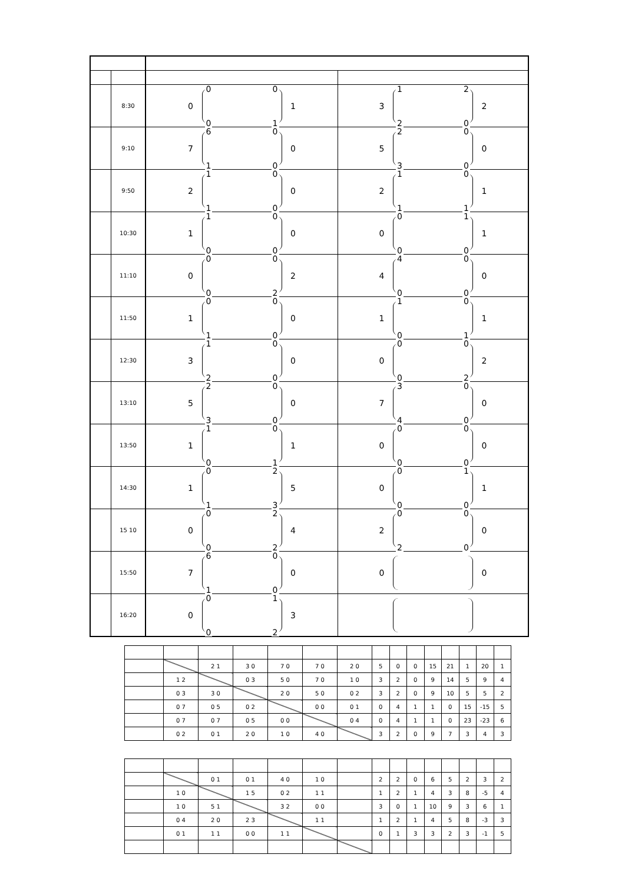| | 8:30 | 0 0 0 0 1 1 | 3 1 2 2 0 2 |
| | 9:10 | 7 6 0 1 0 0 | 5 2 0 3 0 0 |
| | 9:50 | 2 1 0 1 0 0 | 2 1 0 1 1 1 |
| | 10:30 | 1 1 0 0 0 0 | 0 0 1 0 0 1 |
| | 11:10 | 0 0 0 0 2 2 | 4 4 0 0 0 0 |
| | 11:50 | 1 0 0 1 0 0 | 1 1 0 0 1 1 |
| | 12:30 | 3 1 0 2 0 0 | 0 0 0 0 2 2 |
| | 13:10 | 5 2 0 3 0 0 | 7 3 0 4 0 0 |
| | 13:50 | 1 1 0 0 1 1 | 0 0 0 0 0 0 |
| | 14:30 | 1 0 2 1 3 5 | 0 0 1 0 0 1 |
| | 15 10 | 0 0 2 0 2 4 | 2 0 0 2 0 0 |
| | 15:50 | 7 6 0 1 0 0 | 0 0 |
| | 16:20 | 0 0 1 0 2 3 | |
| | | 2 1 | 3 0 | 7 0 | 7 0 | 2 0 | 5 | 0 | 0 | 15 | 21 | 1 | 20 | 1 |
| | 1 2 | | 0 3 | 5 0 | 7 0 | 1 0 | 3 | 2 | 0 | 9 | 14 | 5 | 9 | 4 |
| | 0 3 | 3 0 | | 2 0 | 5 0 | 0 2 | 3 | 2 | 0 | 9 | 10 | 5 | 5 | 2 |
| | 0 7 | 0 5 | 0 2 | | 0 0 | 0 1 | 0 | 4 | 1 | 1 | 0 | 15 | -15 | 5 |
| | 0 7 | 0 7 | 0 5 | 0 0 | | 0 4 | 0 | 4 | 1 | 1 | 0 | 23 | -23 | 6 |
| | 0 2 | 0 1 | 2 0 | 1 0 | 4 0 | | 3 | 2 | 0 | 9 | 7 | 3 | 4 | 3 |
| | | 0 1 | 0 1 | 4 0 | 1 0 | | 2 | 2 | 0 | 6 | 5 | 2 | 3 | 2 |
| | 1 0 | | 1 5 | 0 2 | 1 1 | | 1 | 2 | 1 | 4 | 3 | 8 | -5 | 4 |
| | 1 0 | 5 1 | | 3 2 | 0 0 | | 3 | 0 | 1 | 10 | 9 | 3 | 6 | 1 |
| | 0 4 | 2 0 | 2 3 | | 1 1 | | 1 | 2 | 1 | 4 | 5 | 8 | -3 | 3 |
| | 0 1 | 1 1 | 0 0 | 1 1 | | | 0 | 1 | 3 | 3 | 2 | 3 | -1 | 5 |